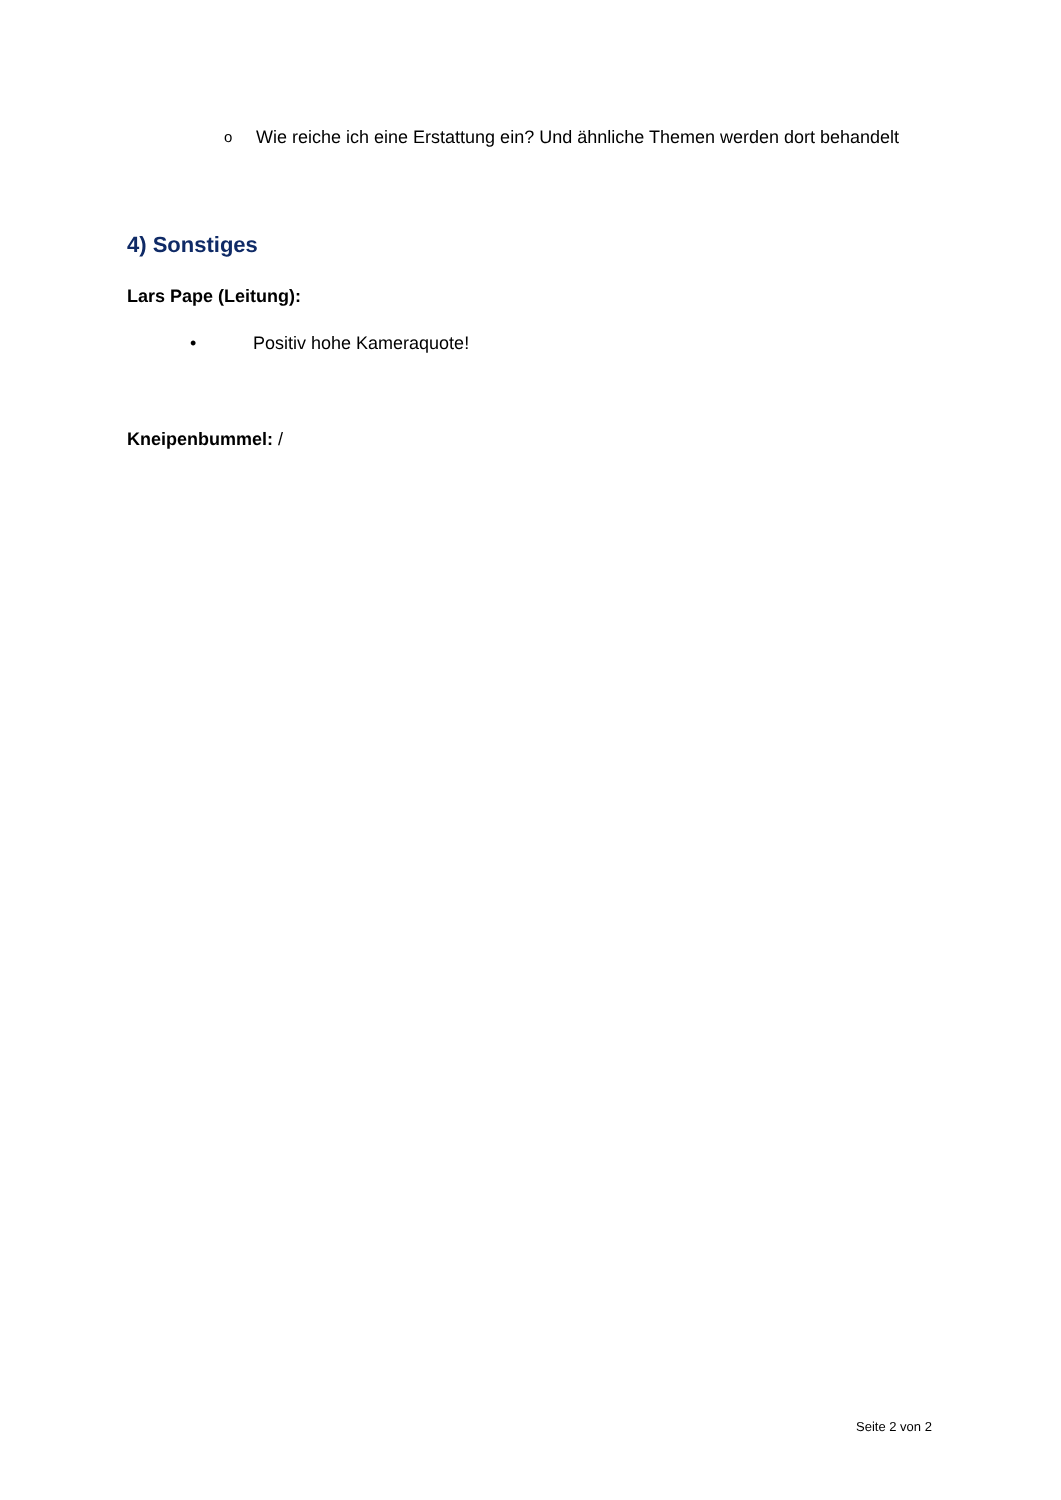o Wie reiche ich eine Erstattung ein? Und ähnliche Themen werden dort behandelt
4) Sonstiges
Lars Pape (Leitung):
• Positiv hohe Kameraquote!
Kneipenbummel: /
Seite 2 von 2